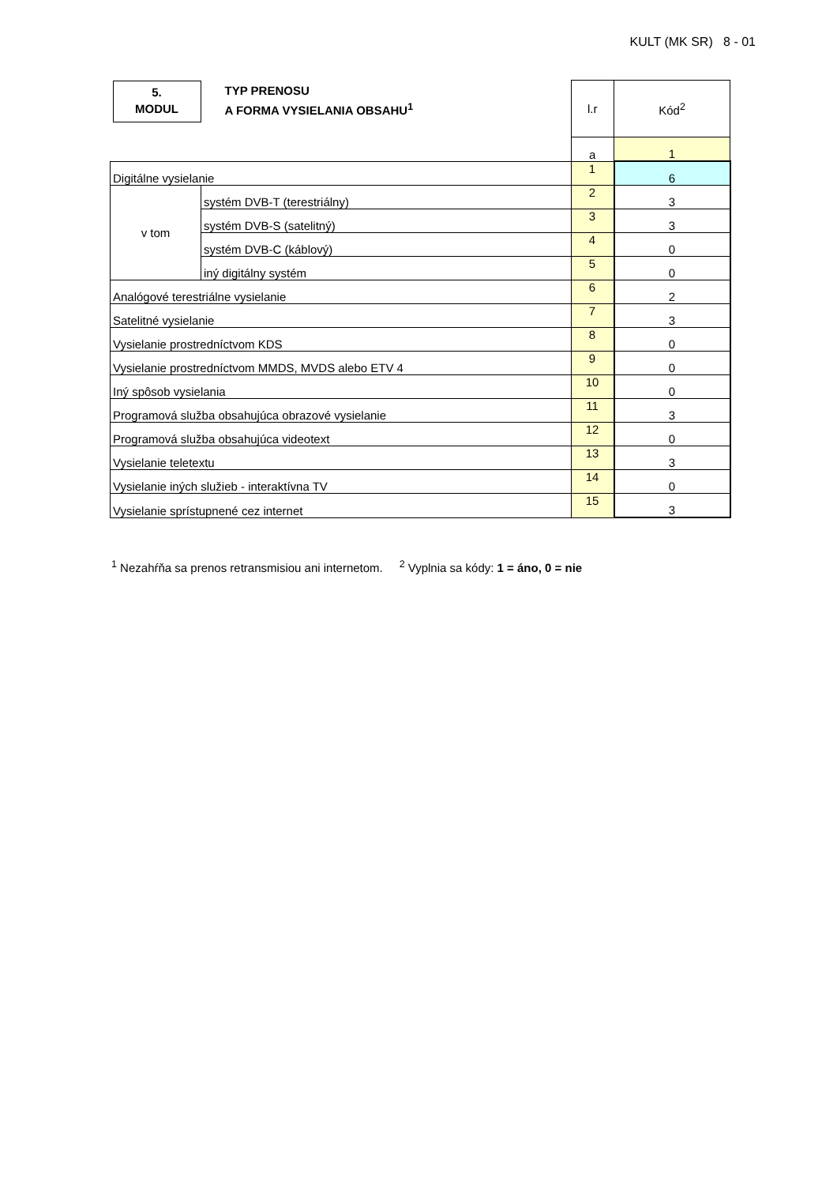KULT (MK SR) 8 - 01
| 5. MODUL TYP PRENOSU A FORMA VYSIELANIA OBSAHU<sup>1</sup> | | l.r | Kód<sup>2</sup> |
| | | a | 1 |
| Digitálne vysielanie | | 1 | 6 |
| v tom | systém DVB-T (terestriálny) | 2 | 3 |
| | systém DVB-S (satelitný) | 3 | 3 |
| | systém DVB-C (káblový) | 4 | 0 |
| | iný digitálny systém | 5 | 0 |
| Analógové terestriálne vysielanie | | 6 | 2 |
| Satelitné vysielanie | | 7 | 3 |
| Vysielanie prostredníctvom KDS | | 8 | 0 |
| Vysielanie prostredníctvom MMDS, MVDS alebo ETV 4 | | 9 | 0 |
| Iný spôsob vysielania | | 10 | 0 |
| Programová služba obsahujúca obrazové vysielanie | | 11 | 3 |
| Programová služba obsahujúca videotext | | 12 | 0 |
| Vysielanie teletextu | | 13 | 3 |
| Vysielanie iných služieb - interaktívna TV | | 14 | 0 |
| Vysielanie sprístupnené cez internet | | 15 | 3 |
<sup>1</sup> Nezahŕňa sa prenos retransmisiou ani internetom. <sup>2</sup> Vyplnia sa kódy: 1 = áno, 0 = nie